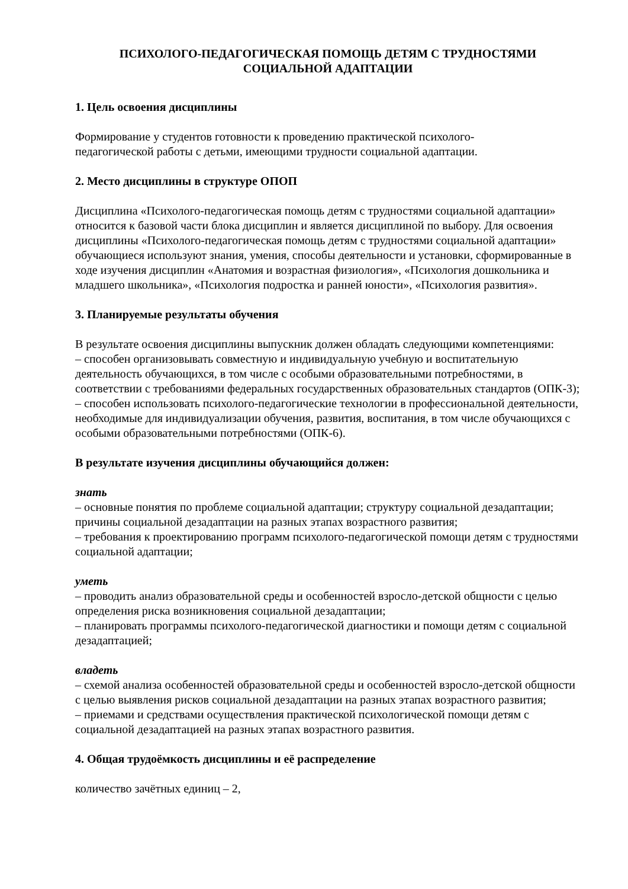ПСИХОЛОГО-ПЕДАГОГИЧЕСКАЯ ПОМОЩЬ ДЕТЯМ С ТРУДНОСТЯМИ СОЦИАЛЬНОЙ АДАПТАЦИИ
1. Цель освоения дисциплины
Формирование у студентов готовности к проведению практической психолого-
педагогической работы с детьми, имеющими трудности социальной адаптации.
2. Место дисциплины в структуре ОПОП
Дисциплина «Психолого-педагогическая помощь детям с трудностями социальной адаптации» относится к базовой части блока дисциплин и является дисциплиной по выбору. Для освоения дисциплины «Психолого-педагогическая помощь детям с трудностями социальной адаптации» обучающиеся используют знания, умения, способы деятельности и установки, сформированные в ходе изучения дисциплин «Анатомия и возрастная физиология», «Психология дошкольника и младшего школьника», «Психология подростка и ранней юности», «Психология развития».
3. Планируемые результаты обучения
В результате освоения дисциплины выпускник должен обладать следующими компетенциями:
– способен организовывать совместную и индивидуальную учебную и воспитательную деятельность обучающихся, в том числе с особыми образовательными потребностями, в соответствии с требованиями федеральных государственных образовательных стандартов (ОПК-3);
– способен использовать психолого-педагогические технологии в профессиональной деятельности, необходимые для индивидуализации обучения, развития, воспитания, в том числе обучающихся с особыми образовательными потребностями (ОПК-6).
В результате изучения дисциплины обучающийся должен:
знать
– основные понятия по проблеме социальной адаптации; структуру социальной дезадаптации; причины социальной дезадаптации на разных этапах возрастного развития;
– требования к проектированию программ психолого-педагогической помощи детям с трудностями социальной адаптации;
уметь
– проводить анализ образовательной среды и особенностей взросло-детской общности с целью определения риска возникновения социальной дезадаптации;
– планировать программы психолого-педагогической диагностики и помощи детям с социальной дезадаптацией;
владеть
– схемой анализа особенностей образовательной среды и особенностей взросло-детской общности с целью выявления рисков социальной дезадаптации на разных этапах возрастного развития;
– приемами и средствами осуществления практической психологической помощи детям с социальной дезадаптацией на разных этапах возрастного развития.
4. Общая трудоёмкость дисциплины и её распределение
количество зачётных единиц – 2,